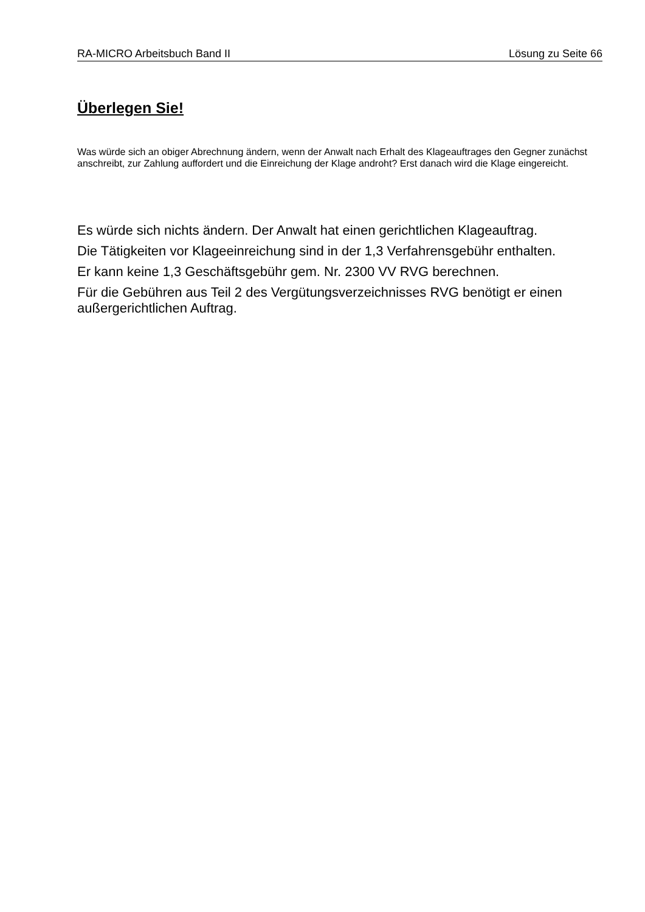RA-MICRO Arbeitsbuch Band II Lösung zu Seite 66
Überlegen Sie!
Was würde sich an obiger Abrechnung ändern, wenn der Anwalt nach Erhalt des Klageauftrages den Gegner zunächst anschreibt, zur Zahlung auffordert und die Einreichung der Klage androht? Erst danach wird die Klage eingereicht.
Es würde sich nichts ändern. Der Anwalt hat einen gerichtlichen Klageauftrag.
Die Tätigkeiten vor Klageeinreichung sind in der 1,3 Verfahrensgebühr enthalten.
Er kann keine 1,3 Geschäftsgebühr gem. Nr. 2300 VV RVG berechnen.
Für die Gebühren aus Teil 2 des Vergütungsverzeichnisses RVG benötigt er einen außergerichtlichen Auftrag.